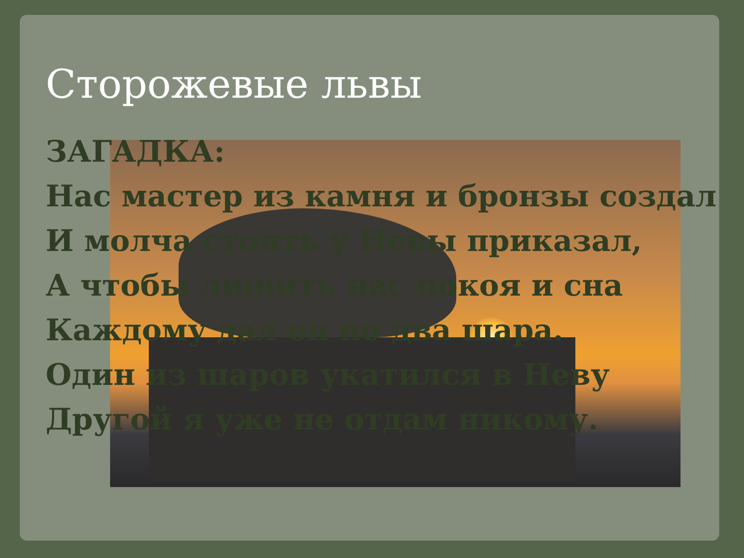Сторожевые львы
ЗАГАДКА:
Нас мастер из камня и бронзы создал
И молча стоять у Невы приказал,
А чтобы лишить нас покоя и сна
Каждому дал он по два шара.
Один из шаров укатился в Неву
Другой я уже не отдам никому.